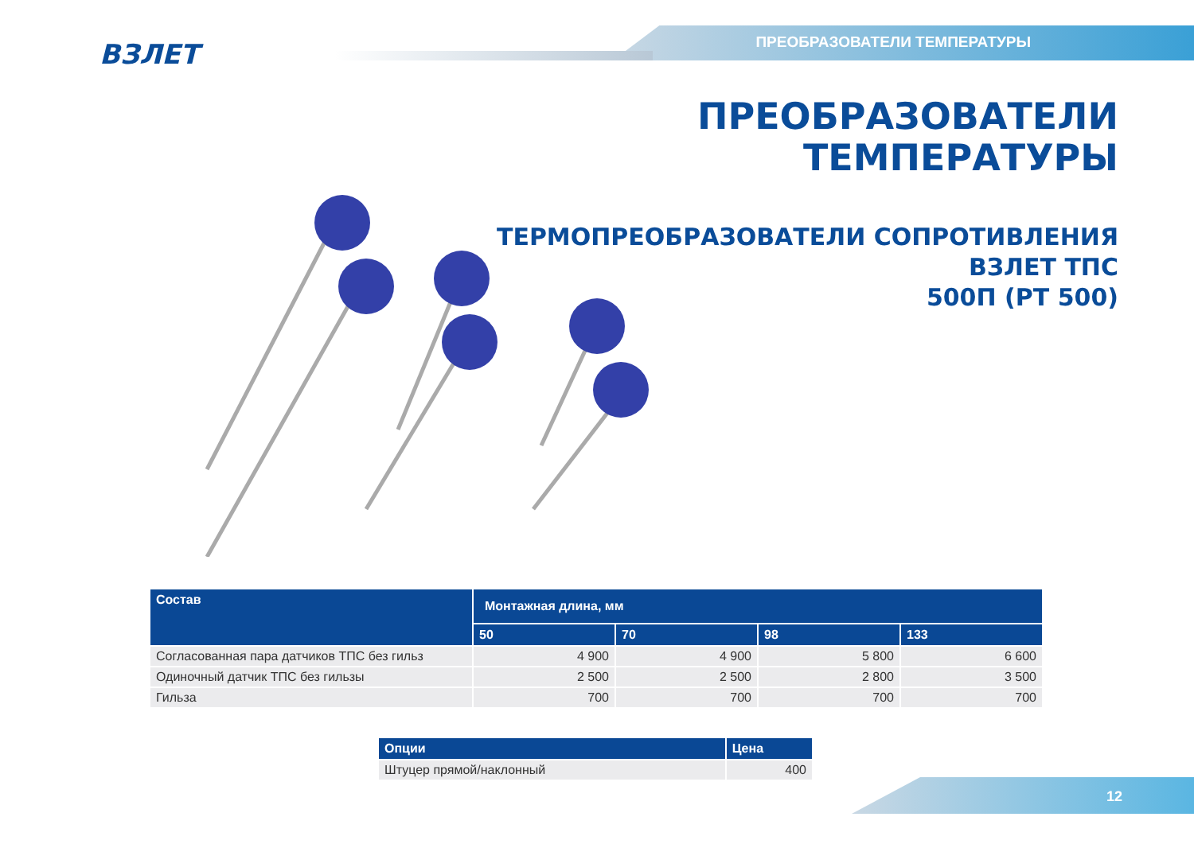ВЗЛЕТ ПРЕОБРАЗОВАТЕЛИ ТЕМПЕРАТУРЫ
ПРЕОБРАЗОВАТЕЛИ
ТЕМПЕРАТУРЫ
ТЕРМОПРЕОБРАЗОВАТЕЛИ СОПРОТИВЛЕНИЯ
ВЗЛЕТ ТПС
500П (PT 500)
| Состав | Монтажная длина, мм | | | |
| --- | --- | --- | --- | --- |
| | 50 | 70 | 98 | 133 |
| Согласованная пара датчиков ТПС без гильз | 4 900 | 4 900 | 5 800 | 6 600 |
| Одиночный датчик ТПС без гильзы | 2 500 | 2 500 | 2 800 | 3 500 |
| Гильза | 700 | 700 | 700 | 700 |
| Опции | Цена |
| --- | --- |
| Штуцер прямой/наклонный | 400 |
12